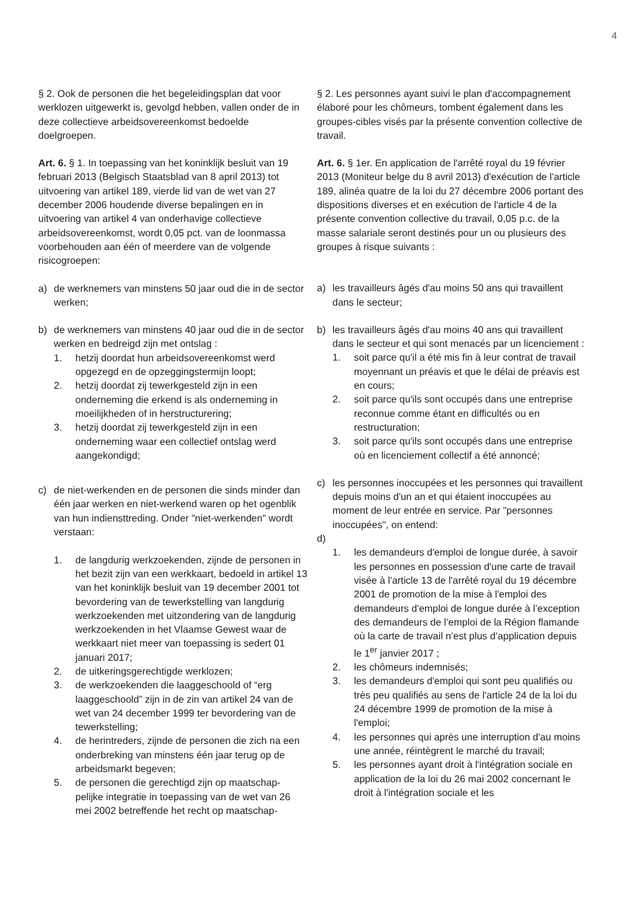4
§ 2. Ook de personen die het begeleidingsplan dat voor werklozen uitgewerkt is, gevolgd hebben, vallen onder de in deze collectieve arbeidsovereenkomst bedoelde doelgroepen.
Art. 6. § 1. In toepassing van het koninklijk besluit van 19 februari 2013 (Belgisch Staatsblad van 8 april 2013) tot uitvoering van artikel 189, vierde lid van de wet van 27 december 2006 houdende diverse bepalingen en in uitvoering van artikel 4 van onderhavige collectieve arbeidsovereenkomst, wordt 0,05 pct. van de loonmassa voorbehouden aan één of meerdere van de volgende risicogroepen:
a) de werknemers van minstens 50 jaar oud die in de sector werken;
b) de werknemers van minstens 40 jaar oud die in de sector werken en bedreigd zijn met ontslag :
1. hetzij doordat hun arbeidsovereenkomst werd opgezegd en de opzeggingstermijn loopt;
2. hetzij doordat zij tewerkgesteld zijn in een onderneming die erkend is als onderneming in moeilijkheden of in herstructurering;
3. hetzij doordat zij tewerkgesteld zijn in een onderneming waar een collectief ontslag werd aangekondigd;
c) de niet-werkenden en de personen die sinds minder dan één jaar werken en niet-werkend waren op het ogenblik van hun indiensttreding. Onder "niet-werkenden" wordt verstaan:
1. de langdurig werkzoekenden, zijnde de personen in het bezit zijn van een werkkaart, bedoeld in artikel 13 van het koninklijk besluit van 19 december 2001 tot bevordering van de tewerkstelling van langdurig werkzoekenden met uitzondering van de langdurig werkzoekenden in het Vlaamse Gewest waar de werkkaart niet meer van toepassing is sedert 01 januari 2017;
2. de uitkeringsgerechtigde werklozen;
3. de werkzoekenden die laaggeschoold of “erg laaggeschoold” zijn in de zin van artikel 24 van de wet van 24 december 1999 ter bevordering van de tewerkstelling;
4. de herintreders, zijnde de personen die zich na een onderbreking van minstens één jaar terug op de arbeidsmarkt begeven;
5. de personen die gerechtigd zijn op maatschap-pelijke integratie in toepassing van de wet van 26 mei 2002 betreffende het recht op maatschap-
§ 2. Les personnes ayant suivi le plan d'accompagnement élaboré pour les chômeurs, tombent également dans les groupes-cibles visés par la présente convention collective de travail.
Art. 6. § 1er. En application de l'arrêté royal du 19 février 2013 (Moniteur belge du 8 avril 2013) d'exécution de l'article 189, alinéa quatre de la loi du 27 décembre 2006 portant des dispositions diverses et en exécution de l'article 4 de la présente convention collective du travail, 0,05 p.c. de la masse salariale seront destinés pour un ou plusieurs des groupes à risque suivants :
a) les travailleurs âgés d'au moins 50 ans qui travaillent dans le secteur;
b) les travailleurs âgés d'au moins 40 ans qui travaillent dans le secteur et qui sont menacés par un licenciement :
1. soit parce qu'il a été mis fin à leur contrat de travail moyennant un préavis et que le délai de préavis est en cours;
2. soit parce qu'ils sont occupés dans une entreprise reconnue comme étant en difficultés ou en restructuration;
3. soit parce qu'ils sont occupés dans une entreprise où en licenciement collectif a été annoncé;
c) les personnes inoccupées et les personnes qui travaillent depuis moins d'un an et qui étaient inoccupées au moment de leur entrée en service. Par "personnes inoccupées", on entend:
d)
1. les demandeurs d'emploi de longue durée, à savoir les personnes en possession d'une carte de travail visée à l'article 13 de l'arrêté royal du 19 décembre 2001 de promotion de la mise à l'emploi des demandeurs d'emploi de longue durée à l’exception des demandeurs de l’emploi de la Région flamande où la carte de travail n’est plus d’application depuis le 1<sup>er</sup> janvier 2017 ;
2. les chômeurs indemnisés;
3. les demandeurs d'emploi qui sont peu qualifiés ou très peu qualifiés au sens de l'article 24 de la loi du 24 décembre 1999 de promotion de la mise à l'emploi;
4. les personnes qui après une interruption d'au moins une année, réintègrent le marché du travail;
5. les personnes ayant droit à l'intégration sociale en application de la loi du 26 mai 2002 concernant le droit à l'intégration sociale et les